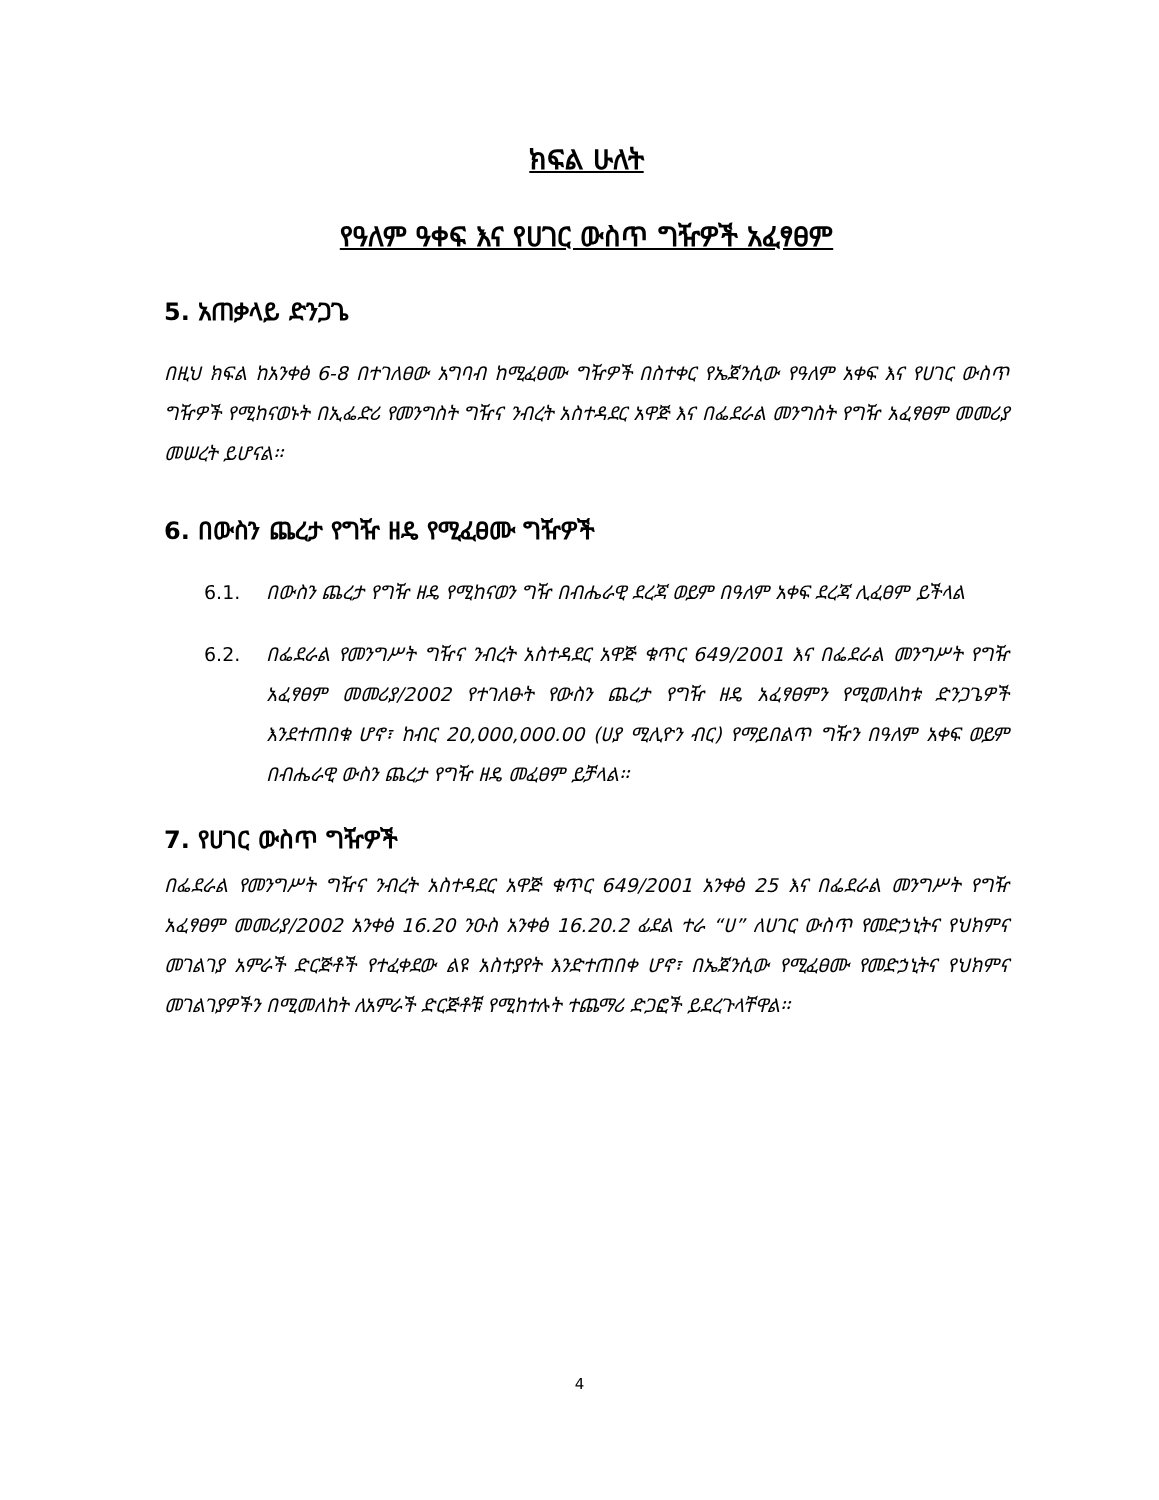ክፍል ሁለት
የዓለም ዓቀፍ እና የሀገር ውስጥ ግዥዎች አፈፃፀም
5. አጠቃላይ ድንጋጌ
በዚህ ክፍል ከአንቀፅ 6-8 በተገለፀው አግባብ ከሚፈፀሙ ግዥዎች በስተቀር የኤጀንሲው የዓለም አቀፍ እና የሀገር ውስጥ ግዥዎች የሚከናወኑት በኢፌድሪ የመንግስት ግዥና ንብረት አስተዳደር አዋጅ እና በፌደራል መንግስት የግዥ አፈፃፀም መመሪያ መሠረት ይሆናል፡፡
6. በውስን ጨረታ የግዥ ዘዴ የሚፈፀሙ ግዥዎች
6.1. በውስን ጨረታ የግዥ ዘዴ የሚከናወን ግዥ በብሔራዊ ደረጃ ወይም በዓለም አቀፍ ደረጃ ሊፈፀም ይችላል
6.2. በፌደራል የመንግሥት ግዥና ንብረት አስተዳደር አዋጅ ቁጥር 649/2001 እና በፌደራል መንግሥት የግዥ አፈፃፀም መመሪያ/2002 የተገለፁት የውስን ጨረታ የግዥ ዘዴ አፈፃፀምን የሚመለከቱ ድንጋጌዎች እንደተጠበቁ ሆኖ፣ ከብር 20,000,000.00 (ሀያ ሚሊዮን ብር) የማይበልጥ ግዥን በዓለም አቀፍ ወይም በብሔራዊ ውስን ጨረታ የግዥ ዘዴ መፈፀም ይቻላል፡፡
7. የሀገር ውስጥ ግዥዎች
በፌደራል የመንግሥት ግዥና ንብረት አስተዳደር አዋጅ ቁጥር 649/2001 አንቀፅ 25 እና በፌደራል መንግሥት የግዥ አፈፃፀም መመሪያ/2002 አንቀፅ 16.20 ንዑስ አንቀፅ 16.20.2 ፊደል ተራ “ሀ” ለሀገር ውስጥ የመድኃኒትና የህክምና መገልገያ አምራች ድርጅቶች የተፈቀደው ልዩ አስተያየት እንድተጠበቀ ሆኖ፣ በኤጀንሲው የሚፈፀሙ የመድኃኒትና የህክምና መገልገያዎችን በሚመለከት ለአምራች ድርጅቶቹ የሚከተሉት ተጨማሪ ድጋፎች ይደረጉላቸዋል፡፡
4